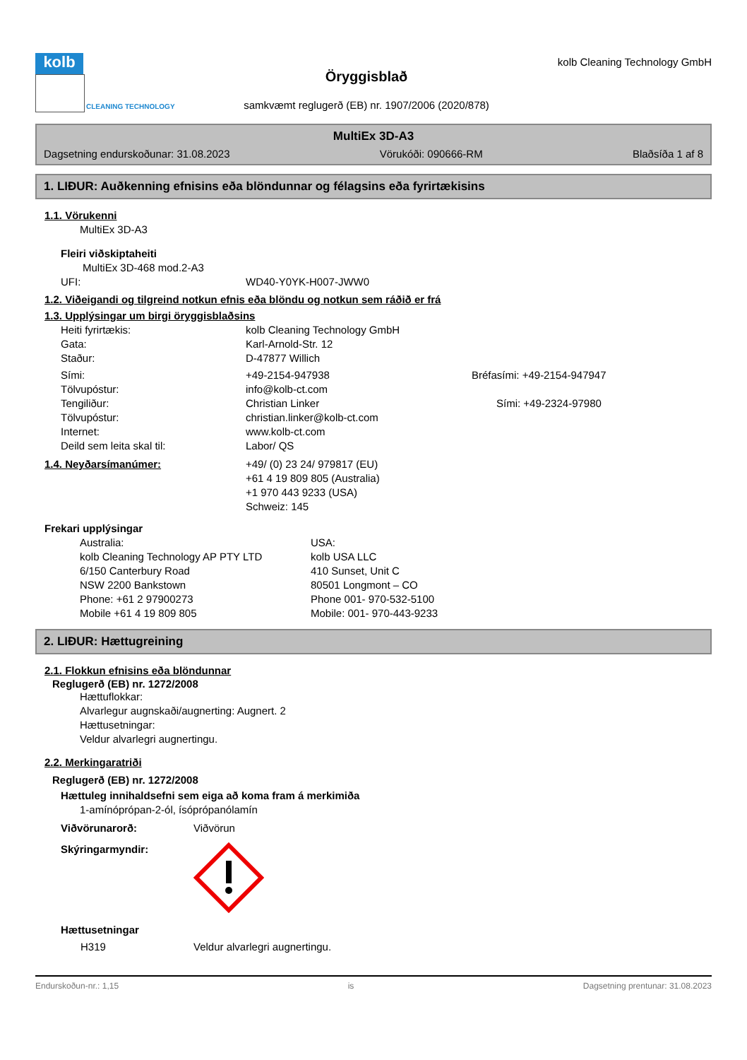kolb
CLEANING TECHNOLOGY
Öryggisblað
samkvæmt reglugerð (EB) nr. 1907/2006 (2020/878)
kolb Cleaning Technology GmbH
MultiEx 3D-A3
Dagsetning endurskoðunar: 31.08.2023 Vörukóði: 090666-RM Blaðsíða 1 af 8
1. LIÐUR: Auðkenning efnisins eða blöndunnar og félagsins eða fyrirtækisins
1.1. Vörukenni
MultiEx 3D-A3
Fleiri viðskiptaheiti
MultiEx 3D-468 mod.2-A3
UFI: WD40-Y0YK-H007-JWW0
1.2. Viðeigandi og tilgreind notkun efnis eða blöndu og notkun sem ráðið er frá
1.3. Upplýsingar um birgi öryggisblaðsins
Heiti fyrirtækis: kolb Cleaning Technology GmbH
Gata: Karl-Arnold-Str. 12
Staður: D-47877 Willich
Sími: +49-2154-947938 Bréfasími: +49-2154-947947
Tölvupóstur: info@kolb-ct.com
Tengiliður: Christian Linker Sími: +49-2324-97980
Tölvupóstur: christian.linker@kolb-ct.com
Internet: www.kolb-ct.com
Deild sem leita skal til: Labor/ QS
1.4. Neyðarsímanúmer: +49/ (0) 23 24/ 979817 (EU)
+61 4 19 809 805 (Australia)
+1 970 443 9233 (USA)
Schweiz: 145
Frekari upplýsingar
Australia:
kolb Cleaning Technology AP PTY LTD
6/150 Canterbury Road
NSW 2200 Bankstown
Phone: +61 2 97900273
Mobile +61 4 19 809 805 USA:
kolb USA LLC
410 Sunset, Unit C
80501 Longmont – CO
Phone 001- 970-532-5100
Mobile: 001- 970-443-9233
2. LIÐUR: Hættugreining
2.1. Flokkun efnisins eða blöndunnar
Reglugerð (EB) nr. 1272/2008
Hættuflokkar:
Alvarlegur augnskaði/augnerting: Augnert. 2
Hættusetningar:
Veldur alvarlegri augnertingu.
2.2. Merkingaratriði
Reglugerð (EB) nr. 1272/2008
Hættuleg innihaldsefni sem eiga að koma fram á merkimiða
1-amínóprópan-2-ól, ísóprópanólamín
Viðvörunarorð: Viðvörun
Skýringarmyndir:
Hættusetningar
H319 Veldur alvarlegri augnertingu.
Endurskoðun-nr.: 1,15 is Dagsetning prentunar: 31.08.2023